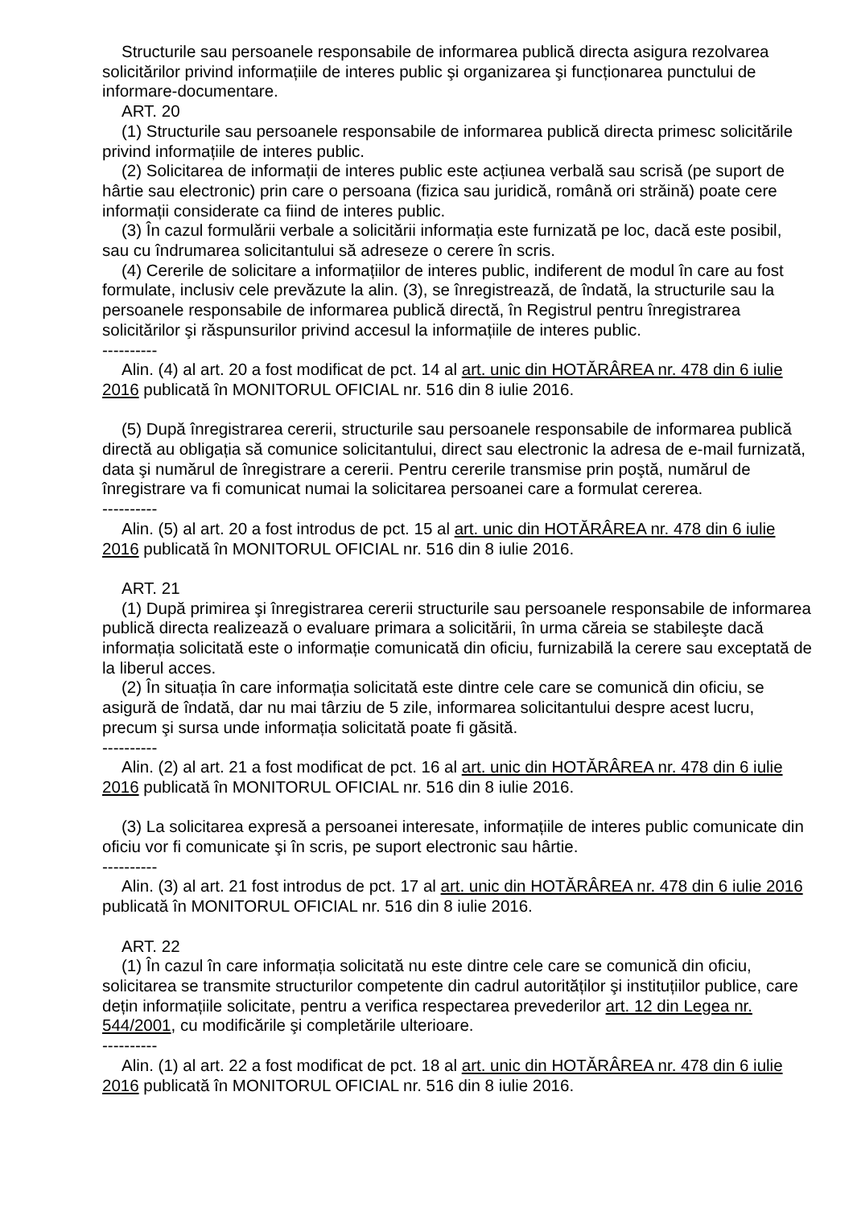Structurile sau persoanele responsabile de informarea publică directa asigura rezolvarea solicitărilor privind informațiile de interes public şi organizarea şi funcționarea punctului de informare-documentare.
ART. 20
(1) Structurile sau persoanele responsabile de informarea publică directa primesc solicitările privind informațiile de interes public.
(2) Solicitarea de informații de interes public este acțiunea verbală sau scrisă (pe suport de hârtie sau electronic) prin care o persoana (fizica sau juridică, română ori străină) poate cere informații considerate ca fiind de interes public.
(3) În cazul formulării verbale a solicitării informația este furnizată pe loc, dacă este posibil, sau cu îndrumarea solicitantului să adreseze o cerere în scris.
(4) Cererile de solicitare a informațiilor de interes public, indiferent de modul în care au fost formulate, inclusiv cele prevăzute la alin. (3), se înregistrează, de îndată, la structurile sau la persoanele responsabile de informarea publică directă, în Registrul pentru înregistrarea solicitărilor şi răspunsurilor privind accesul la informațiile de interes public.
----------
Alin. (4) al art. 20 a fost modificat de pct. 14 al art. unic din HOTĂRÂREA nr. 478 din 6 iulie 2016 publicată în MONITORUL OFICIAL nr. 516 din 8 iulie 2016.
(5) După înregistrarea cererii, structurile sau persoanele responsabile de informarea publică directă au obligația să comunice solicitantului, direct sau electronic la adresa de e-mail furnizată, data şi numărul de înregistrare a cererii. Pentru cererile transmise prin poştă, numărul de înregistrare va fi comunicat numai la solicitarea persoanei care a formulat cererea.
----------
Alin. (5) al art. 20 a fost introdus de pct. 15 al art. unic din HOTĂRÂREA nr. 478 din 6 iulie 2016 publicată în MONITORUL OFICIAL nr. 516 din 8 iulie 2016.
ART. 21
(1) După primirea şi înregistrarea cererii structurile sau persoanele responsabile de informarea publică directa realizează o evaluare primara a solicitării, în urma căreia se stabileşte dacă informația solicitată este o informație comunicată din oficiu, furnizabilă la cerere sau exceptată de la liberul acces.
(2) În situația în care informația solicitată este dintre cele care se comunică din oficiu, se asigură de îndată, dar nu mai târziu de 5 zile, informarea solicitantului despre acest lucru, precum şi sursa unde informația solicitată poate fi găsită.
----------
Alin. (2) al art. 21 a fost modificat de pct. 16 al art. unic din HOTĂRÂREA nr. 478 din 6 iulie 2016 publicată în MONITORUL OFICIAL nr. 516 din 8 iulie 2016.
(3) La solicitarea expresă a persoanei interesate, informațiile de interes public comunicate din oficiu vor fi comunicate şi în scris, pe suport electronic sau hârtie.
----------
Alin. (3) al art. 21 fost introdus de pct. 17 al art. unic din HOTĂRÂREA nr. 478 din 6 iulie 2016 publicată în MONITORUL OFICIAL nr. 516 din 8 iulie 2016.
ART. 22
(1) În cazul în care informația solicitată nu este dintre cele care se comunică din oficiu, solicitarea se transmite structurilor competente din cadrul autorităților şi instituțiilor publice, care dețin informațiile solicitate, pentru a verifica respectarea prevederilor art. 12 din Legea nr. 544/2001, cu modificările şi completările ulterioare.
----------
Alin. (1) al art. 22 a fost modificat de pct. 18 al art. unic din HOTĂRÂREA nr. 478 din 6 iulie 2016 publicată în MONITORUL OFICIAL nr. 516 din 8 iulie 2016.